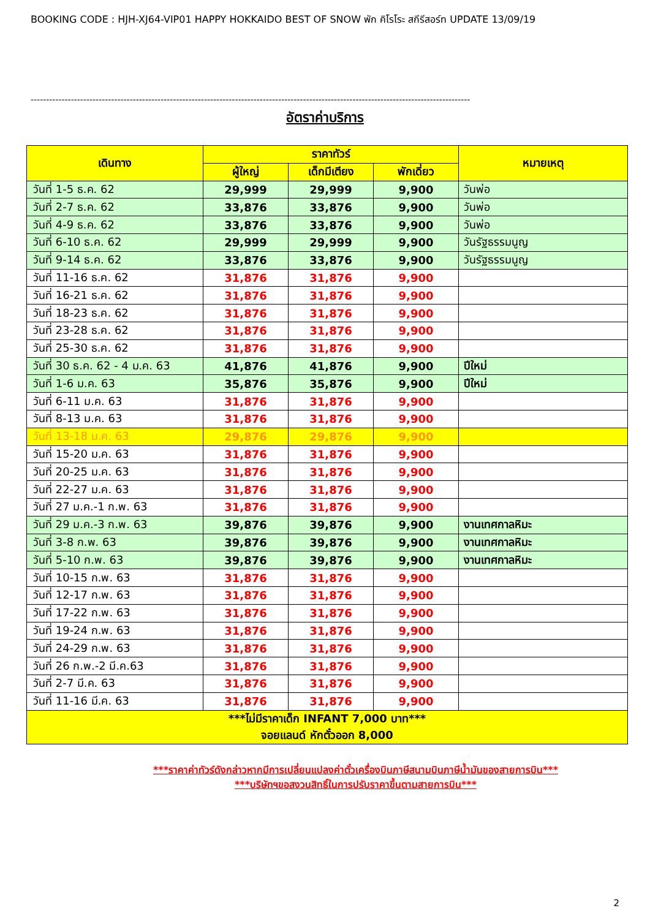BOOKING CODE : HJH-XJ64-VIP01 HAPPY HOKKAIDO BEST OF SNOW พัก คิโรโระ สกีรีสอร์ท UPDATE 13/09/19
----------------------------------------------------------------------------------------------------------------------------------------------
อัตราค่าบริการ
| เดินทาง | ราคาทัวร์ | | | หมายเหตุ |
| --- | --- | --- | --- | --- |
| | ผู้ใหญ่ | เด็กมีเตียง | พักเดี่ยว | |
| วันที่ 1-5 ธ.ค. 62 | 29,999 | 29,999 | 9,900 | วันพ่อ |
| วันที่ 2-7 ธ.ค. 62 | 33,876 | 33,876 | 9,900 | วันพ่อ |
| วันที่ 4-9 ธ.ค. 62 | 33,876 | 33,876 | 9,900 | วันพ่อ |
| วันที่ 6-10 ธ.ค. 62 | 29,999 | 29,999 | 9,900 | วันรัฐธรรมนูญ |
| วันที่ 9-14 ธ.ค. 62 | 33,876 | 33,876 | 9,900 | วันรัฐธรรมนูญ |
| วันที่ 11-16 ธ.ค. 62 | 31,876 | 31,876 | 9,900 | |
| วันที่ 16-21 ธ.ค. 62 | 31,876 | 31,876 | 9,900 | |
| วันที่ 18-23 ธ.ค. 62 | 31,876 | 31,876 | 9,900 | |
| วันที่ 23-28 ธ.ค. 62 | 31,876 | 31,876 | 9,900 | |
| วันที่ 25-30 ธ.ค. 62 | 31,876 | 31,876 | 9,900 | |
| วันที่ 30 ธ.ค. 62 - 4 ม.ค. 63 | 41,876 | 41,876 | 9,900 | ปีใหม่ |
| วันที่ 1-6 ม.ค. 63 | 35,876 | 35,876 | 9,900 | ปีใหม่ |
| วันที่ 6-11 ม.ค. 63 | 31,876 | 31,876 | 9,900 | |
| วันที่ 8-13 ม.ค. 63 | 31,876 | 31,876 | 9,900 | |
| วันที่ 13-18 ม.ค. 63 | 29,876 | 29,876 | 9,900 | |
| วันที่ 15-20 ม.ค. 63 | 31,876 | 31,876 | 9,900 | |
| วันที่ 20-25 ม.ค. 63 | 31,876 | 31,876 | 9,900 | |
| วันที่ 22-27 ม.ค. 63 | 31,876 | 31,876 | 9,900 | |
| วันที่ 27 ม.ค.-1 ก.พ. 63 | 31,876 | 31,876 | 9,900 | |
| วันที่ 29 ม.ค.-3 ก.พ. 63 | 39,876 | 39,876 | 9,900 | งานเทศกาลหิมะ |
| วันที่ 3-8 ก.พ. 63 | 39,876 | 39,876 | 9,900 | งานเทศกาลหิมะ |
| วันที่ 5-10 ก.พ. 63 | 39,876 | 39,876 | 9,900 | งานเทศกาลหิมะ |
| วันที่ 10-15 ก.พ. 63 | 31,876 | 31,876 | 9,900 | |
| วันที่ 12-17 ก.พ. 63 | 31,876 | 31,876 | 9,900 | |
| วันที่ 17-22 ก.พ. 63 | 31,876 | 31,876 | 9,900 | |
| วันที่ 19-24 ก.พ. 63 | 31,876 | 31,876 | 9,900 | |
| วันที่ 24-29 ก.พ. 63 | 31,876 | 31,876 | 9,900 | |
| วันที่ 26 ก.พ.-2 มี.ค.63 | 31,876 | 31,876 | 9,900 | |
| วันที่ 2-7 มี.ค. 63 | 31,876 | 31,876 | 9,900 | |
| วันที่ 11-16 มี.ค. 63 | 31,876 | 31,876 | 9,900 | |
| ***ไม่มีราคาเด็ก INFANT 7,000 บาท*** จอยแลนด์ หักตั๋วออก 8,000 | | | | |
***ราคาค่าทัวร์ดังกล่าวหากมีการเปลี่ยนแปลงค่าตั๋วเครื่องบินภาษีสนามบินภาษีน้ำมันของสายการบิน***
***บริษัทฯขอสงวนสิทธิ์ในการปรับราคาขึ้นตามสายการบิน***
2